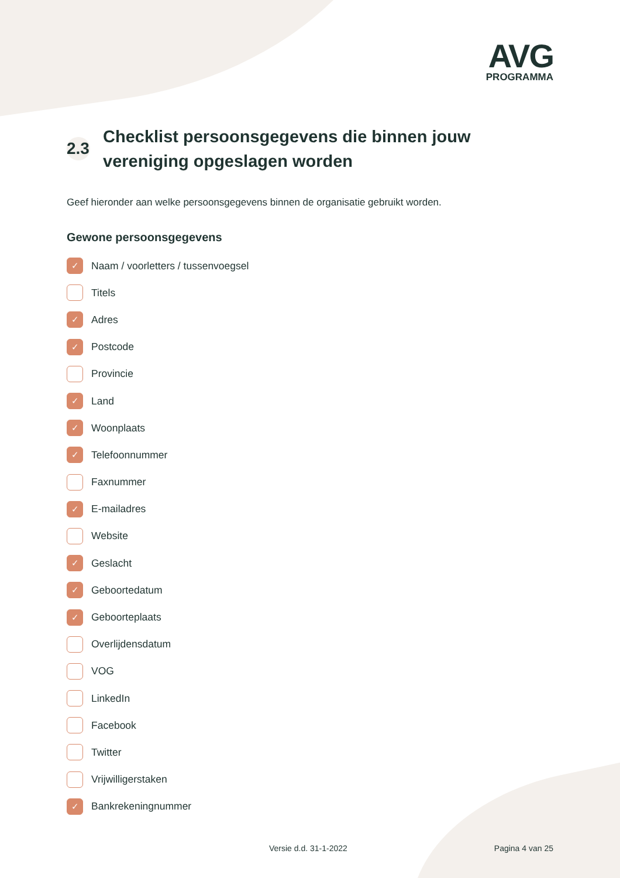AVG
PROGRAMMA
2.3 Checklist persoonsgegevens die binnen jouw
vereniging opgeslagen worden
Geef hieronder aan welke persoonsgegevens binnen de organisatie gebruikt worden.
Gewone persoonsgegevens
✓ Naam / voorletters / tussenvoegsel
Titels
✓ Adres
✓ Postcode
Provincie
✓ Land
✓ Woonplaats
✓ Telefoonnummer
Faxnummer
✓ E-mailadres
Website
✓ Geslacht
✓ Geboortedatum
✓ Geboorteplaats
Overlijdensdatum
VOG
LinkedIn
Facebook
Twitter
Vrijwilligerstaken
✓ Bankrekeningnummer
Versie d.d. 31-1-2022 Pagina 4 van 25